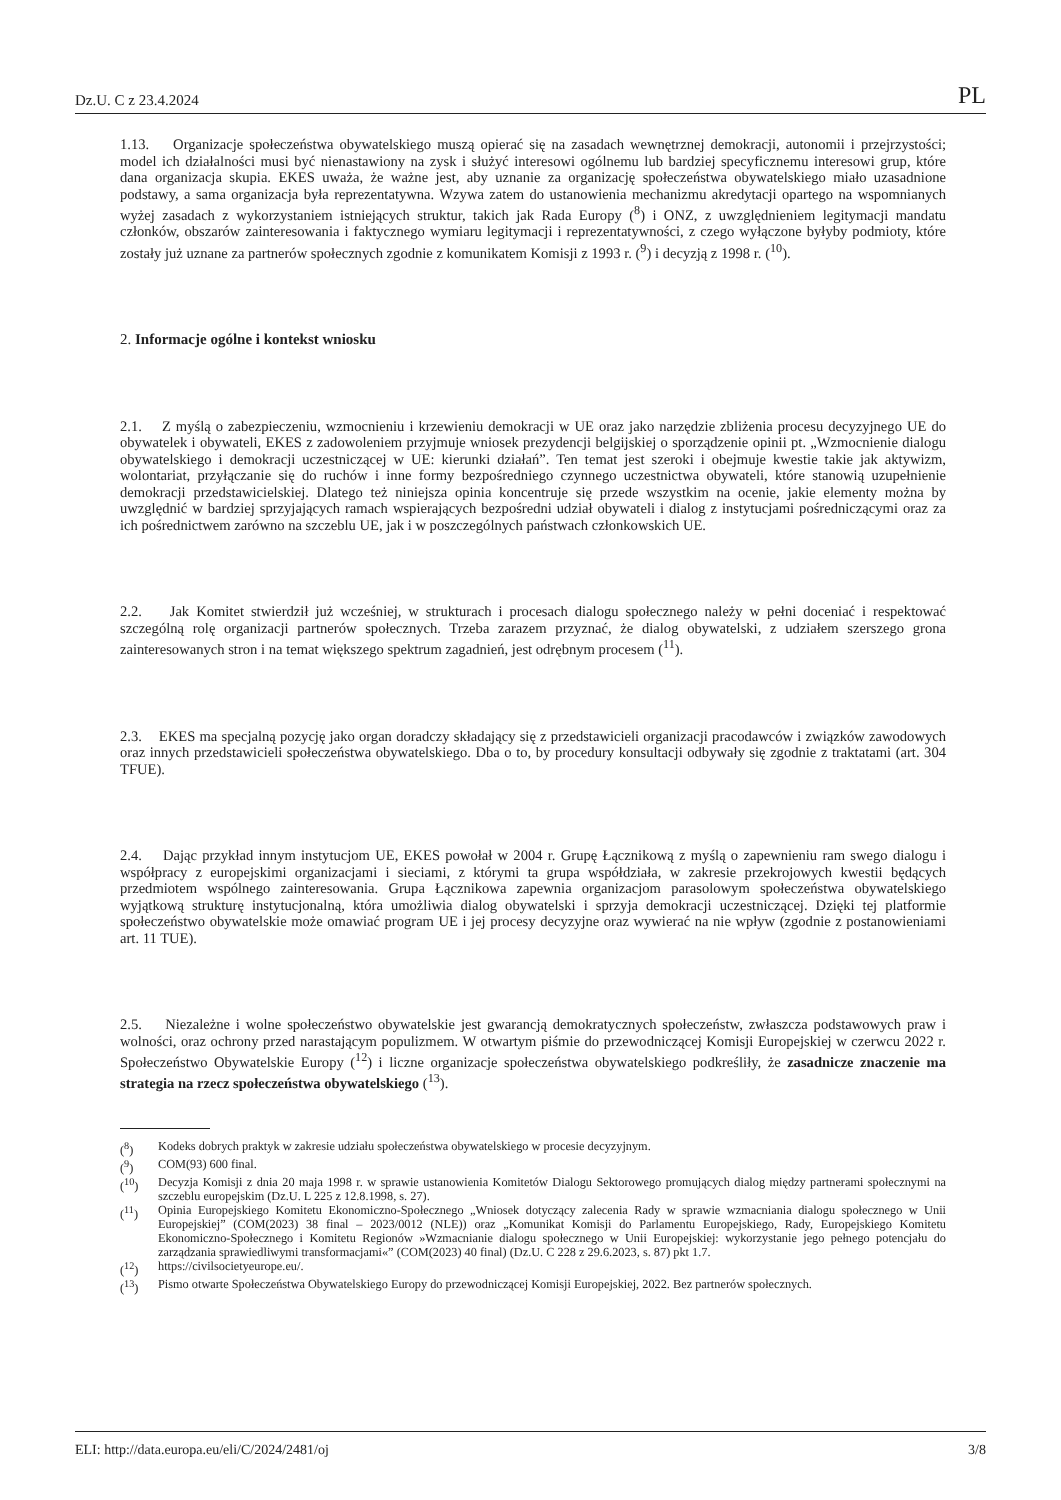Dz.U. C z 23.4.2024 PL
1.13. Organizacje społeczeństwa obywatelskiego muszą opierać się na zasadach wewnętrznej demokracji, autonomii i przejrzystości; model ich działalności musi być nienastawiony na zysk i służyć interesowi ogólnemu lub bardziej specyficznemu interesowi grup, które dana organizacja skupia. EKES uważa, że ważne jest, aby uznanie za organizację społeczeństwa obywatelskiego miało uzasadnione podstawy, a sama organizacja była reprezentatywna. Wzywa zatem do ustanowienia mechanizmu akredytacji opartego na wspomnianych wyżej zasadach z wykorzystaniem istniejących struktur, takich jak Rada Europy (<sup>8</sup>) i ONZ, z uwzględnieniem legitymacji mandatu członków, obszarów zainteresowania i faktycznego wymiaru legitymacji i reprezentatywności, z czego wyłączone byłyby podmioty, które zostały już uznane za partnerów społecznych zgodnie z komunikatem Komisji z 1993 r. (<sup>9</sup>) i decyzją z 1998 r. (<sup>10</sup>).
2. Informacje ogólne i kontekst wniosku
2.1. Z myślą o zabezpieczeniu, wzmocnieniu i krzewieniu demokracji w UE oraz jako narzędzie zbliżenia procesu decyzyjnego UE do obywatelek i obywateli, EKES z zadowoleniem przyjmuje wniosek prezydencji belgijskiej o sporządzenie opinii pt. „Wzmocnienie dialogu obywatelskiego i demokracji uczestniczącej w UE: kierunki działań”. Ten temat jest szeroki i obejmuje kwestie takie jak aktywizm, wolontariat, przyłączanie się do ruchów i inne formy bezpośredniego czynnego uczestnictwa obywateli, które stanowią uzupełnienie demokracji przedstawicielskiej. Dlatego też niniejsza opinia koncentruje się przede wszystkim na ocenie, jakie elementy można by uwzględnić w bardziej sprzyjających ramach wspierających bezpośredni udział obywateli i dialog z instytucjami pośredniczącymi oraz za ich pośrednictwem zarówno na szczeblu UE, jak i w poszczególnych państwach członkowskich UE.
2.2. Jak Komitet stwierdził już wcześniej, w strukturach i procesach dialogu społecznego należy w pełni doceniać i respektować szczególną rolę organizacji partnerów społecznych. Trzeba zarazem przyznać, że dialog obywatelski, z udziałem szerszego grona zainteresowanych stron i na temat większego spektrum zagadnień, jest odrębnym procesem (<sup>11</sup>).
2.3. EKES ma specjalną pozycję jako organ doradczy składający się z przedstawicieli organizacji pracodawców i związków zawodowych oraz innych przedstawicieli społeczeństwa obywatelskiego. Dba o to, by procedury konsultacji odbywały się zgodnie z traktatami (art. 304 TFUE).
2.4. Dając przykład innym instytucjom UE, EKES powołał w 2004 r. Grupę Łącznikową z myślą o zapewnieniu ram swego dialogu i współpracy z europejskimi organizacjami i sieciami, z którymi ta grupa współdziała, w zakresie przekrojowych kwestii będących przedmiotem wspólnego zainteresowania. Grupa Łącznikowa zapewnia organizacjom parasolowym społeczeństwa obywatelskiego wyjątkową strukturę instytucjonalną, która umożliwia dialog obywatelski i sprzyja demokracji uczestniczącej. Dzięki tej platformie społeczeństwo obywatelskie może omawiać program UE i jej procesy decyzyjne oraz wywierać na nie wpływ (zgodnie z postanowieniami art. 11 TUE).
2.5. Niezależne i wolne społeczeństwo obywatelskie jest gwarancją demokratycznych społeczeństw, zwłaszcza podstawowych praw i wolności, oraz ochrony przed narastającym populizmem. W otwartym piśmie do przewodniczącej Komisji Europejskiej w czerwcu 2022 r. Społeczeństwo Obywatelskie Europy (<sup>12</sup>) i liczne organizacje społeczeństwa obywatelskiego podkreśliły, że zasadnicze znaczenie ma strategia na rzecz społeczeństwa obywatelskiego (<sup>13</sup>).
(<sup>8</sup>) Kodeks dobrych praktyk w zakresie udziału społeczeństwa obywatelskiego w procesie decyzyjnym.
(<sup>9</sup>) COM(93) 600 final.
(<sup>10</sup>) Decyzja Komisji z dnia 20 maja 1998 r. w sprawie ustanowienia Komitetów Dialogu Sektorowego promujących dialog między partnerami społecznymi na szczeblu europejskim (Dz.U. L 225 z 12.8.1998, s. 27).
(<sup>11</sup>) Opinia Europejskiego Komitetu Ekonomiczno-Społecznego „Wniosek dotyczący zalecenia Rady w sprawie wzmacniania dialogu społecznego w Unii Europejskiej” (COM(2023) 38 final – 2023/0012 (NLE)) oraz „Komunikat Komisji do Parlamentu Europejskiego, Rady, Europejskiego Komitetu Ekonomiczno-Społecznego i Komitetu Regionów »Wzmacnianie dialogu społecznego w Unii Europejskiej: wykorzystanie jego pełnego potencjału do zarządzania sprawiedliwymi transformacjami«” (COM(2023) 40 final) (Dz.U. C 228 z 29.6.2023, s. 87) pkt 1.7.
(<sup>12</sup>) https://civilsocietyeurope.eu/.
(<sup>13</sup>) Pismo otwarte Społeczeństwa Obywatelskiego Europy do przewodniczącej Komisji Europejskiej, 2022. Bez partnerów społecznych.
ELI: http://data.europa.eu/eli/C/2024/2481/oj 3/8